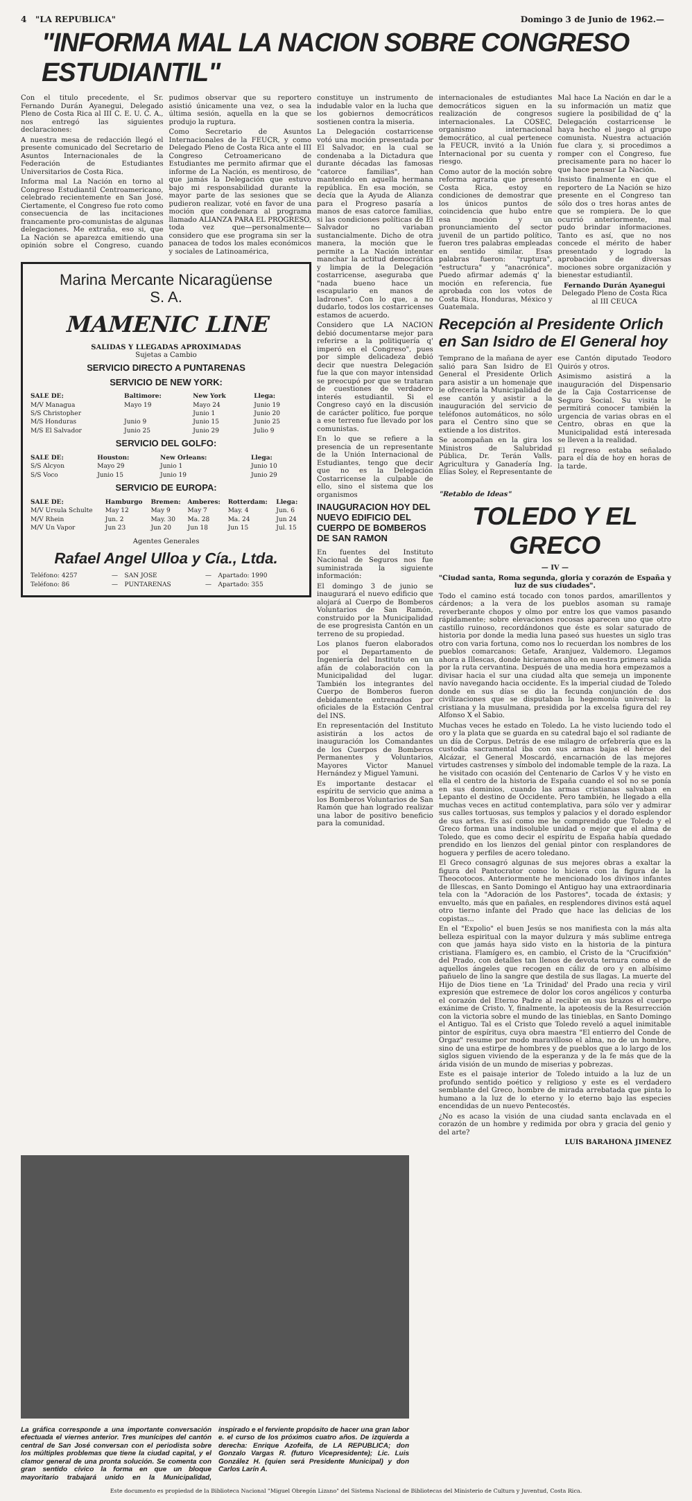4 "LA REPUBLICA" Domingo 3 de Junio de 1962.—
"INFORMA MAL LA NACION SOBRE CONGRESO ESTUDIANTIL"
Con el titulo precedente, el Sr. Fernando Durán Ayanegui, Delegado Pleno de Costa Rica al III C. E. U. C. A., nos entregó las siguientes declaraciones:
A nuestra mesa de redacción llegó el presente comunicado del Secretario de Asuntos Internacionales de la Federación de Estudiantes Universitarios de Costa Rica.
Informa mal La Nación en torno al Congreso Estudiantil Centroamericano, celebrado recientemente en San José. Ciertamente, el Congreso fue roto como consecuencia de las incitaciones francamente pro-comunistas de algunas delegaciones. Me extraña, eso si, que La Nación se aparezca emitiendo una opinión sobre el Congreso, cuando pudimos observar que su reportero asistió únicamente una vez, o sea la última sesión, aquella en la que se produjo la ruptura.
Como Secretario de Asuntos Internacionales de la FEUCR, y como Delegado Pleno de Costa Rica ante el III Congreso Cetroamericano de Estudiantes me permito afirmar que el informe de La Nación, es mentiroso, de que jamás la Delegación que estuvo bajo mi responsabilidad durante la mayor parte de las sesiones que se pudieron realizar, voté en favor de una moción que condenara al programa llamado ALIANZA PARA EL PROGRESO, toda vez que—personalmente—considero que ese programa sin ser la panacea de todos los males económicos y sociales de Latinoamérica,
Marina Mercante Nicaragüense
S. A.
MAMENIC LINE
SALIDAS Y LLEGADAS APROXIMADAS
Sujetas a Cambio
SERVICIO DIRECTO A PUNTARENAS
SERVICIO DE NEW YORK:
| SALE DE: | Baltimore: | New York | Llega: |
| --- | --- | --- | --- |
| M/V Managua | Mayo 19 | Mayo 24 | Junio 19 |
| S/S Christopher | | Junio 1 | Junio 20 |
| M/S Honduras | Junio 9 | Junio 15 | Junio 25 |
| M/S El Salvador | Junio 25 | Junio 29 | Julio 9 |
SERVICIO DEL GOLFO:
| SALE DE: | Houston: | New Orleans: | Llega: |
| --- | --- | --- | --- |
| S/S Alcyon | Mayo 29 | Junio 1 | Junio 10 |
| S/S Voco | Junio 15 | Junio 19 | Junio 29 |
SERVICIO DE EUROPA:
| SALE DE: | Hamburgo | Bremen: | Amberes: | Rotterdam: | Llega: |
| --- | --- | --- | --- | --- | --- |
| M/V Ursula Schulte | May 12 | May 9 | May 7 | May. 4 | Jun. 6 |
| M/V Rhein | Jun. 2 | May. 30 | Ma. 28 | Ma. 24 | Jun 24 |
| M/V Un Vapor | Jun 23 | Jun 20 | Jun 18 | Jun 15 | Jul. 15 |
Agentes Generales
Rafael Angel Ulloa y Cía., Ltda.
| Teléfono: 4257 | — | SAN JOSE | — | Apartado: 1990 |
| Teléfono: 86 | — | PUNTARENAS | — | Apartado: 355 |
constituye un instrumento de indudable valor en la lucha que los gobiernos democráticos sostienen contra la miseria.
La Delegación costarricense votó una moción presentada por El Salvador, en la cual se condenaba a la Dictadura que durante décadas las famosas "catorce familias", han mantenido en aquella hermana república. En esa moción, se decía que la Ayuda de Alianza para el Progreso pasaría a manos de esas catorce familias, si las condiciones políticas de El Salvador no variaban sustancialmente. Dicho de otra manera, la moción que le permite a La Nación intentar manchar la actitud democrática y limpia de la Delegación costarricense, aseguraba que "nada bueno hace un escapulario en manos de ladrones". Con lo que, a no dudarlo, todos los costarricenses estamos de acuerdo.
Considero que LA NACION debió documentarse mejor para referirse a la politiquería q' imperó en el Congreso", pues por simple delicadeza debió decir que nuestra Delegación fue la que con mayor intensidad se preocupó por que se trataran de cuestiones de verdadero interés estudiantil. Si el Congreso cayó en la discusión de carácter político, fue porque a ese terreno fue llevado por los comunistas.
En lo que se refiere a la presencia de un representante de la Unión Internacional de Estudiantes, tengo que decir que no es la Delegación Costarricense la culpable de ello, sino el sistema que los organismos
INAUGURACION HOY DEL NUEVO EDIFICIO DEL CUERPO DE BOMBEROS DE SAN RAMON
En fuentes del Instituto Nacional de Seguros nos fue suministrada la siguiente información:
El domingo 3 de junio se inaugurará el nuevo edificio que alojará al Cuerpo de Bomberos Voluntarios de San Ramón, construido por la Municipalidad de ese progresista Cantón en un terreno de su propiedad.
Los planos fueron elaborados por el Departamento de Ingeniería del Instituto en un afán de colaboración con la Municipalidad del lugar. También los integrantes del Cuerpo de Bomberos fueron debidamente entrenados por oficiales de la Estación Central del INS.
En representación del Instituto asistirán a los actos de inauguración los Comandantes de los Cuerpos de Bomberos Permanentes y Voluntarios, Mayores Victor Manuel Hernández y Miguel Yamuni.
Es importante destacar el espíritu de servicio que anima a los Bomberos Voluntarios de San Ramón que han logrado realizar una labor de positivo beneficio para la comunidad.
internacionales de estudiantes democráticos siguen en la realización de congresos internacionales. La COSEC, organismo internacional democrático, al cual pertenece la FEUCR, invitó a la Unión Internacional por su cuenta y riesgo.
Como autor de la moción sobre reforma agraria que presentó Costa Rica, estoy en condiciones de demostrar que los únicos puntos de coincidencia que hubo entre esa moción y un pronunciamiento del sector juvenil de un partido político, fueron tres palabras empleadas en sentido similar. Esas palabras fueron: "ruptura", "estructura" y "anacrónica". Puedo afirmar además q' la moción en referencia, fue aprobada con los votos de Costa Rica, Honduras, México y Guatemala.
Mal hace La Nación en dar le a su información un matiz que sugiere la posibilidad de q' la Delegación costarricense le haya hecho el juego al grupo comunista. Nuestra actuación fue clara y, si procedimos a romper con el Congreso, fue precisamente para no hacer lo que hace pensar La Nación.
Insisto finalmente en que el reportero de La Nación se hizo presente en el Congreso tan sólo dos o tres horas antes de que se rompiera. De lo que ocurrió anteriormente, mal pudo brindar informaciones. Tanto es así, que no nos concede el mérito de haber presentado y logrado la aprobación de diversas mociones sobre organización y bienestar estudiantil.
Fernando Durán Ayanegui
Delegado Pleno de Costa Rica al III CEUCA
Recepción al Presidente Orlich en San Isidro de El General hoy
Temprano de la mañana de ayer salió para San Isidro de El General el Presidente Orlich para asistir a un homenaje que le ofrecería la Municipalidad de ese cantón y asistir a la inauguración del servicio de teléfonos automáticos, no sólo para el Centro sino que se extiende a los distritos.
Se acompañan en la gira los Ministros de Salubridad Pública, Dr. Terán Valls, Agricultura y Ganadería Ing. Elías Soley, el Representante de ese Cantón diputado Teodoro Quirós y otros.
Asimismo asistirá a la inauguración del Dispensario de la Caja Costarricense de Seguro Social. Su visita le permitirá conocer también la urgencia de varias obras en el Centro, obras en que la Municipalidad está interesada se lleven a la realidad.
El regreso estaba señalado para el día de hoy en horas de la tarde.
"Retablo de Ideas"
TOLEDO Y EL GRECO
— IV —
"Ciudad santa, Roma segunda, gloria y corazón de España y luz de sus ciudades".
Todo el camino está tocado con tonos pardos, amarillentos y cárdenos; a la vera de los pueblos asoman su ramaje reverberante chopos y olmo por entre los que vamos pasando rápidamente; sobre elevaciones rocosas aparecen uno que otro castillo ruinoso, recordándonos que éste es solar saturado de historia por donde la media luna paseó sus huestes un siglo tras otro con varia fortuna, como nos lo recuerdan los nombres de los pueblos comarcanos: Getafe, Aranjuez, Valdemoro. Llegamos ahora a Illescas, donde hicieramos alto en nuestra primera salida por la ruta cervantina. Después de una media hora empezamos a divisar hacia el sur una ciudad alta que semeja un imponente navío navegando hacia occidente. Es la imperial ciudad de Toledo donde en sus días se dio la fecunda conjunción de dos civilizaciones que se disputaban la hegemonía universal: la cristiana y la musulmana, presidida por la excelsa figura del rey Alfonso X el Sabio.
Muchas veces he estado en Toledo. La he visto luciendo todo el oro y la plata que se guarda en su catedral bajo el sol radiante de un día de Corpus. Detrás de ese milagro de orfebrería que es la custodia sacramental iba con sus armas bajas el héroe del Alcázar, el General Moscardó, encarnación de las mejores virtudes castrenses y símbolo del indomable temple de la raza. La he visitado con ocasión del Centenario de Carlos V y he visto en ella el centro de la historia de España cuando el sol no se ponía en sus dominios, cuando las armas cristianas salvaban en Lepanto el destino de Occidente. Pero también, he llegado a ella muchas veces en actitud contemplativa, para sólo ver y admirar sus calles tortuosas, sus templos y palacios y el dorado esplendor de sus artes. Es así como me he comprendido que Toledo y el Greco forman una indisoluble unidad o mejor que el alma de Toledo, que es como decir el espíritu de España había quedado prendido en los lienzos del genial pintor con resplandores de hoguera y perfiles de acero toledano.
El Greco consagró algunas de sus mejores obras a exaltar la figura del Pantocrator como lo hiciera con la figura de la Theocotocos. Anteriormente he mencionado los divinos infantes de Illescas, en Santo Domingo el Antiguo hay una extraordinaria tela con la "Adoración de los Pastores", tocada de éxtasis; y envuelto, más que en pañales, en resplendores divinos está aquel otro tierno infante del Prado que hace las delicias de los copistas...
En el "Expolio" el buen Jesús se nos manifiesta con la más alta belleza espiritual con la mayor dulzura y más sublime entrega con que jamás haya sido visto en la historia de la pintura cristiana. Flamígero es, en cambio, el Cristo de la "Crucifixión" del Prado, con detalles tan llenos de devota ternura como el de aquellos ángeles que recogen en cáliz de oro y en albísimo pañuelo de lino la sangre que destila de sus llagas. La muerte del Hijo de Dios tiene en 'La Trinidad' del Prado una recia y viril expresión que estremece de dolor los coros angélicos y conturba el corazón del Eterno Padre al recibir en sus brazos el cuerpo exánime de Cristo. Y, finalmente, la apoteosis de la Resurrección con la victoria sobre el mundo de las tinieblas, en Santo Domingo el Antiguo. Tal es el Cristo que Toledo reveló a aquel inimitable pintor de espíritus, cuya obra maestra "El entierro del Conde de Orgaz" resume por modo maravilloso el alma, no de un hombre, sino de una estirpe de hombres y de pueblos que a lo largo de los siglos siguen viviendo de la esperanza y de la fe más que de la árida visión de un mundo de miserias y pobrezas.
Este es el paisaje interior de Toledo intuido a la luz de un profundo sentido poético y religioso y este es el verdadero semblante del Greco, hombre de mirada arrebatada que pinta lo humano a la luz de lo eterno y lo eterno bajo las especies encendidas de un nuevo Pentecostés.
¿No es acaso la visión de una ciudad santa enclavada en el corazón de un hombre y redimida por obra y gracia del genio y del arte?
LUIS BARAHONA JIMENEZ
La gráfica corresponde a una importante conversación efectuada el viernes anterior. Tres munícipes del cantón central de San José conversan con el periodista sobre los múltiples problemas que tiene la ciudad capital, y el clamor general de una pronta solución. Se comenta con gran sentido cívico la forma en que un bloque mayoritario trabajará unido en la Municipalidad, inspirado e el ferviente propósito de hacer una gran labor e. el curso de los próximos cuatro años. De izquierda a derecha: Enrique Azofeifa, de LA REPUBLICA; don Gonzalo Vargas R. (futuro Vicepresidente); Lic. Luis González H. (quien será Presidente Municipal) y don Carlos Larín A.
Este documento es propiedad de la Biblioteca Nacional "Miguel Obregón Lizano" del Sistema Nacional de Bibliotecas del Ministerio de Cultura y Juventud, Costa Rica.